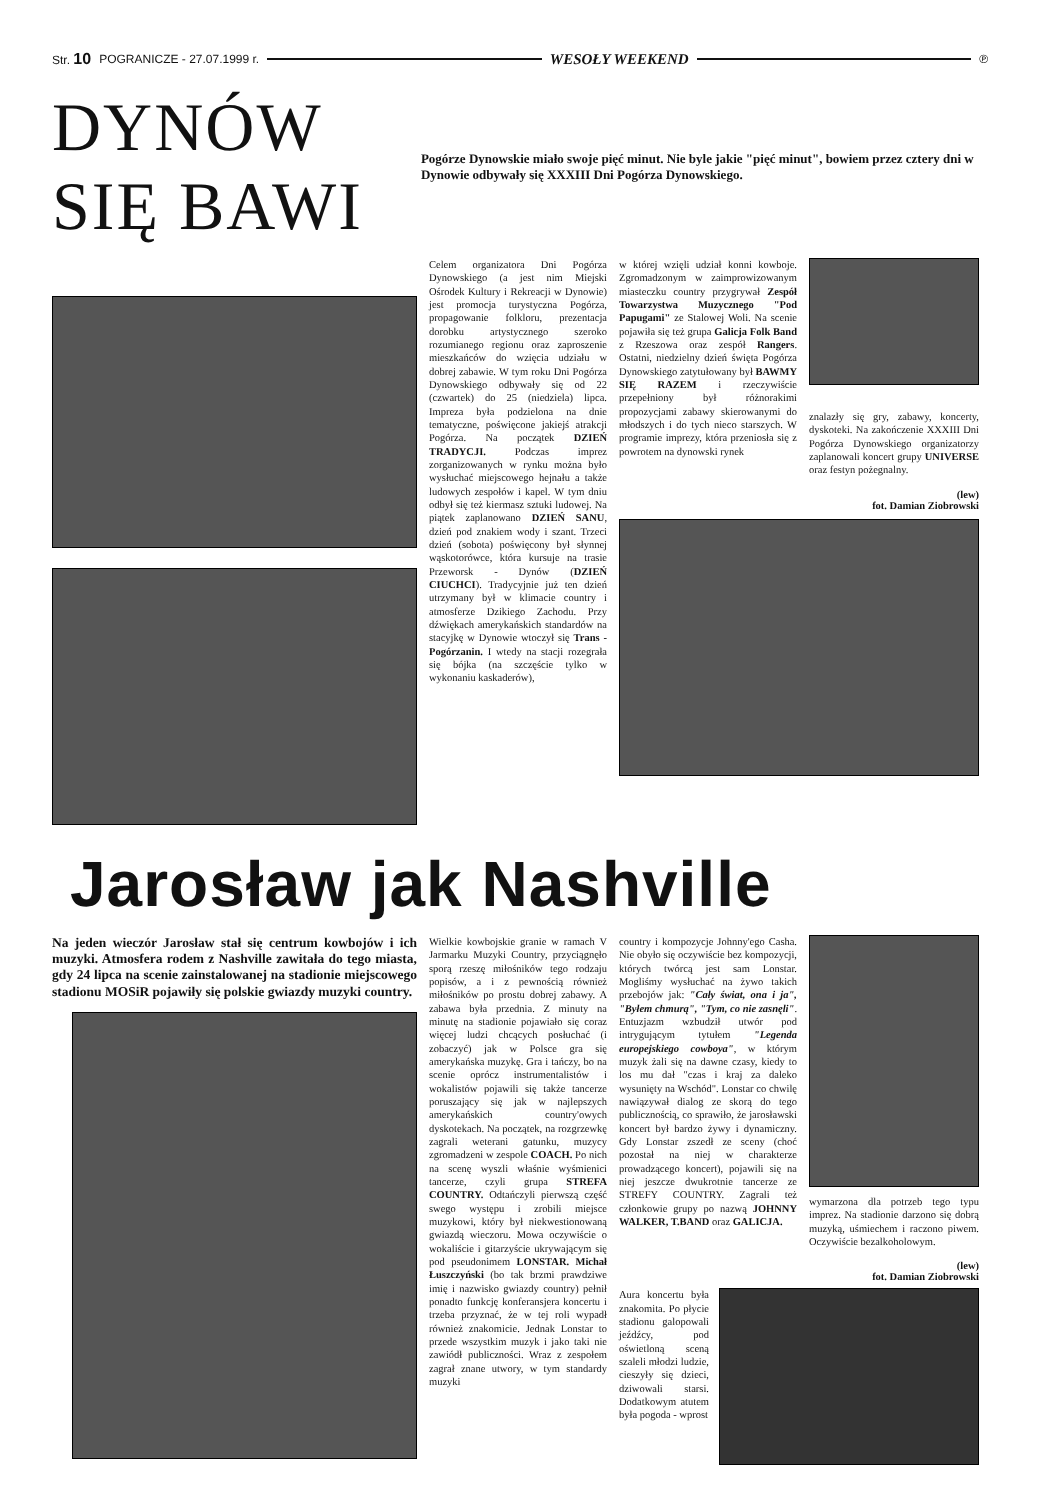Str. 10 POGRANICZE - 27.07.1999 r. WESOŁY WEEKEND ℗
DYNÓW SIĘ BAWI
Pogórze Dynowskie miało swoje pięć minut. Nie byle jakie "pięć minut", bowiem przez cztery dni w Dynowie odbywały się XXXIII Dni Pogórza Dynowskiego.
Celem organizatora Dni Pogórza Dynowskiego (a jest nim Miejski Ośrodek Kultury i Rekreacji w Dynowie) jest promocja turystyczna Pogórza, propagowanie folkloru, prezentacja dorobku artystycznego szeroko rozumianego regionu oraz zaproszenie mieszkańców do wzięcia udziału w dobrej zabawie. W tym roku Dni Pogórza Dynowskiego odbywały się od 22 (czwartek) do 25 (niedziela) lipca. Impreza była podzielona na dnie tematyczne, poświęcone jakiejś atrakcji Pogórza. Na początek DZIEŃ TRADYCJI. Podczas imprez zorganizowanych w rynku można było wysłuchać miejscowego hejnału a także ludowych zespołów i kapel. W tym dniu odbył się też kiermasz sztuki ludowej. Na piątek zaplanowano DZIEŃ SANU, dzień pod znakiem wody i szant. Trzeci dzień (sobota) poświęcony był słynnej wąskotorówce, która kursuje na trasie Przeworsk - Dynów (DZIEŃ CIUCHCI). Tradycyjnie już ten dzień utrzymany był w klimacie country i atmosferze Dzikiego Zachodu. Przy dźwiękach amerykańskich standardów na stacyjkę w Dynowie wtoczył się Trans - Pogórzanin. I wtedy na stacji rozegrała się bójka (na szczęście tylko w wykonaniu kaskaderów),
w której wzięli udział konni kowboje. Zgromadzonym w zaimprowizowanym miasteczku country przygrywał Zespół Towarzystwa Muzycznego "Pod Papugami" ze Stalowej Woli. Na scenie pojawiła się też grupa Galicja Folk Band z Rzeszowa oraz zespół Rangers. Ostatni, niedzielny dzień święta Pogórza Dynowskiego zatytułowany był BAWMY SIĘ RAZEM i rzeczywiście przepełniony był różnorakimi propozycjami zabawy skierowanymi do młodszych i do tych nieco starszych. W programie imprezy, która przeniosła się z powrotem na dynowski rynek
znalazły się gry, zabawy, koncerty, dyskoteki. Na zakończenie XXXIII Dni Pogórza Dynowskiego organizatorzy zaplanowali koncert grupy UNIVERSE oraz festyn pożegnalny.
(lew)
fot. Damian Ziobrowski
Jarosław jak Nashville
Na jeden wieczór Jarosław stał się centrum kowbojów i ich muzyki. Atmosfera rodem z Nashville zawitała do tego miasta, gdy 24 lipca na scenie zainstalowanej na stadionie miejscowego stadionu MOSiR pojawiły się polskie gwiazdy muzyki country.
Wielkie kowbojskie granie w ramach V Jarmarku Muzyki Country, przyciągnęło sporą rzeszę miłośników tego rodzaju popisów, a i z pewnością również miłośników po prostu dobrej zabawy. A zabawa była przednia. Z minuty na minutę na stadionie pojawiało się coraz więcej ludzi chcących posłuchać (i zobaczyć) jak w Polsce gra się amerykańska muzykę. Gra i tańczy, bo na scenie oprócz instrumentalistów i wokalistów pojawili się także tancerze poruszający się jak w najlepszych amerykańskich country'owych dyskotekach. Na początek, na rozgrzewkę zagrali weterani gatunku, muzycy zgromadzeni w zespole COACH. Po nich na scenę wyszli właśnie wyśmienici tancerze, czyli grupa STREFA COUNTRY. Odtańczyli pierwszą część swego występu i zrobili miejsce muzykowi, który był niekwestionowaną gwiazdą wieczoru. Mowa oczywiście o wokaliście i gitarzyście ukrywającym się pod pseudonimem LONSTAR. Michał Łuszczyński (bo tak brzmi prawdziwe imię i nazwisko gwiazdy country) pełnił ponadto funkcję konferansjera koncertu i trzeba przyznać, że w tej roli wypadł również znakomicie. Jednak Lonstar to przede wszystkim muzyk i jako taki nie zawiódł publiczności. Wraz z zespołem zagrał znane utwory, w tym standardy muzyki
country i kompozycje Johnny'ego Casha. Nie obyło się oczywiście bez kompozycji, których twórcą jest sam Lonstar. Mogliśmy wysłuchać na żywo takich przebojów jak: "Cały świat, ona i ja", "Byłem chmurą", "Tym, co nie zasnęli". Entuzjazm wzbudził utwór pod intrygującym tytułem "Legenda europejskiego cowboya", w którym muzyk żali się na dawne czasy, kiedy to los mu dał "czas i kraj za daleko wysunięty na Wschód". Lonstar co chwilę nawiązywał dialog ze skorą do tego publicznością, co sprawiło, że jarosławski koncert był bardzo żywy i dynamiczny. Gdy Lonstar zszedł ze sceny (choć pozostał na niej w charakterze prowadzącego koncert), pojawili się na niej jeszcze dwukrotnie tancerze ze STREFY COUNTRY. Zagrali też członkowie grupy po nazwą JOHNNY WALKER, T.BAND oraz GALICJA.
wymarzona dla potrzeb tego typu imprez. Na stadionie darzono się dobrą muzyką, uśmiechem i raczono piwem. Oczywiście bezalkoholowym.
(lew)
fot. Damian Ziobrowski
Aura koncertu była znakomita. Po płycie stadionu galopowali jeźdźcy, pod oświetloną sceną szaleli młodzi ludzie, cieszyły się dzieci, dziwowali starsi. Dodatkowym atutem była pogoda - wprost